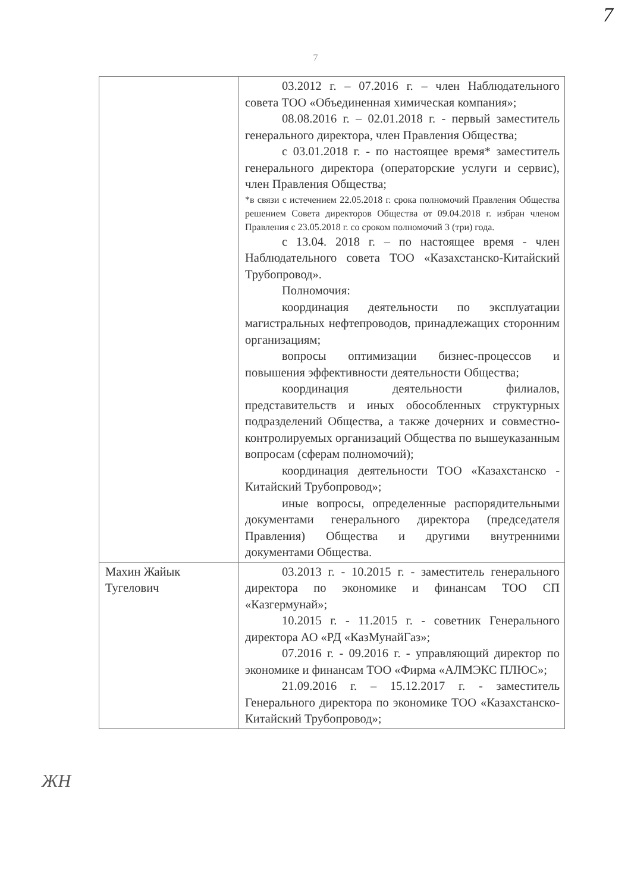7
7
| | 03.2012 г. – 07.2016 г. – член Наблюдательного совета ТОО «Объединенная химическая компания»; 08.08.2016 г. – 02.01.2018 г. - первый заместитель генерального директора, член Правления Общества; с 03.01.2018 г. - по настоящее время* заместитель генерального директора (операторские услуги и сервис), член Правления Общества; *в связи с истечением 22.05.2018 г. срока полномочий Правления Общества решением Совета директоров Общества от 09.04.2018 г. избран членом Правления с 23.05.2018 г. со сроком полномочий 3 (три) года. с 13.04. 2018 г. – по настоящее время - член Наблюдательного совета ТОО «Казахстанско-Китайский Трубопровод». Полномочия: координация деятельности по эксплуатации магистральных нефтепроводов, принадлежащих сторонним организациям; вопросы оптимизации бизнес-процессов и повышения эффективности деятельности Общества; координация деятельности филиалов, представительств и иных обособленных структурных подразделений Общества, а также дочерних и совместно-контролируемых организаций Общества по вышеуказанным вопросам (сферам полномочий); координация деятельности ТОО «Казахстанско - Китайский Трубопровод»; иные вопросы, определенные распорядительными документами генерального директора (председателя Правления) Общества и другими внутренними документами Общества. |
| Махин Жайык Тугелович | 03.2013 г. - 10.2015 г. - заместитель генерального директора по экономике и финансам ТОО СП «Казгермунай»; 10.2015 г. - 11.2015 г. - советник Генерального директора АО «РД «КазМунайГаз»; 07.2016 г. - 09.2016 г. - управляющий директор по экономике и финансам ТОО «Фирма «АЛМЭКС ПЛЮС»; 21.09.2016 г. – 15.12.2017 г. - заместитель Генерального директора по экономике ТОО «Казахстанско-Китайский Трубопровод»; |
ЖН